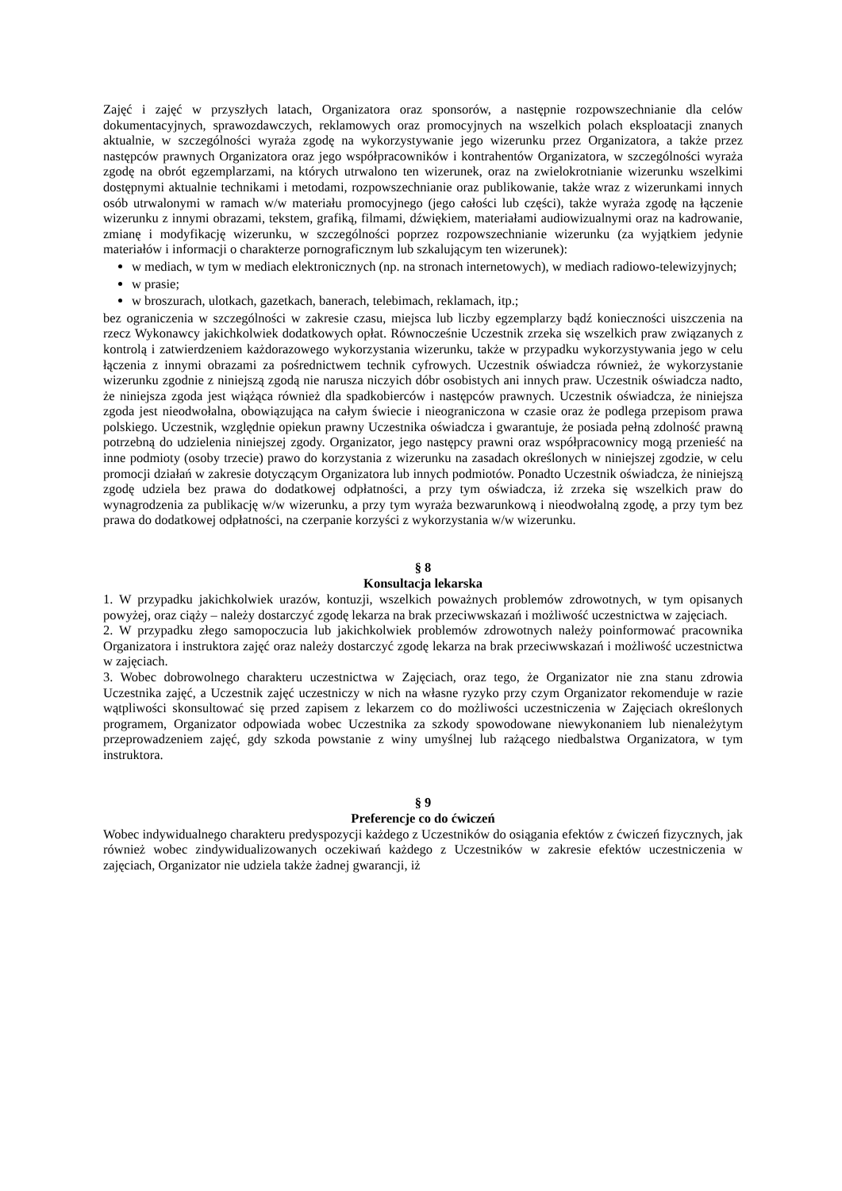Zajęć i zajęć w przyszłych latach, Organizatora oraz sponsorów, a następnie rozpowszechnianie dla celów dokumentacyjnych, sprawozdawczych, reklamowych oraz promocyjnych na wszelkich polach eksploatacji znanych aktualnie, w szczególności wyraża zgodę na wykorzystywanie jego wizerunku przez Organizatora, a także przez następców prawnych Organizatora oraz jego współpracowników i kontrahentów Organizatora, w szczególności wyraża zgodę na obrót egzemplarzami, na których utrwalono ten wizerunek, oraz na zwielokrotnianie wizerunku wszelkimi dostępnymi aktualnie technikami i metodami, rozpowszechnianie oraz publikowanie, także wraz z wizerunkami innych osób utrwalonymi w ramach w/w materiału promocyjnego (jego całości lub części), także wyraża zgodę na łączenie wizerunku z innymi obrazami, tekstem, grafiką, filmami, dźwiękiem, materiałami audiowizualnymi oraz na kadrowanie, zmianę i modyfikację wizerunku, w szczególności poprzez rozpowszechnianie wizerunku (za wyjątkiem jedynie materiałów i informacji o charakterze pornograficznym lub szkalującym ten wizerunek):
w mediach, w tym w mediach elektronicznych (np. na stronach internetowych), w mediach radiowo-telewizyjnych;
w prasie;
w broszurach, ulotkach, gazetkach, banerach, telebimach, reklamach, itp.;
bez ograniczenia w szczególności w zakresie czasu, miejsca lub liczby egzemplarzy bądź konieczności uiszczenia na rzecz Wykonawcy jakichkolwiek dodatkowych opłat. Równocześnie Uczestnik zrzeka się wszelkich praw związanych z kontrolą i zatwierdzeniem każdorazowego wykorzystania wizerunku, także w przypadku wykorzystywania jego w celu łączenia z innymi obrazami za pośrednictwem technik cyfrowych. Uczestnik oświadcza również, że wykorzystanie wizerunku zgodnie z niniejszą zgodą nie narusza niczyich dóbr osobistych ani innych praw. Uczestnik oświadcza nadto, że niniejsza zgoda jest wiążąca również dla spadkobierców i następców prawnych. Uczestnik oświadcza, że niniejsza zgoda jest nieodwołalna, obowiązująca na całym świecie i nieograniczona w czasie oraz że podlega przepisom prawa polskiego. Uczestnik, względnie opiekun prawny Uczestnika oświadcza i gwarantuje, że posiada pełną zdolność prawną potrzebną do udzielenia niniejszej zgody. Organizator, jego następcy prawni oraz współpracownicy mogą przenieść na inne podmioty (osoby trzecie) prawo do korzystania z wizerunku na zasadach określonych w niniejszej zgodzie, w celu promocji działań w zakresie dotyczącym Organizatora lub innych podmiotów. Ponadto Uczestnik oświadcza, że niniejszą zgodę udziela bez prawa do dodatkowej odpłatności, a przy tym oświadcza, iż zrzeka się wszelkich praw do wynagrodzenia za publikację w/w wizerunku, a przy tym wyraża bezwarunkową i nieodwołalną zgodę, a przy tym bez prawa do dodatkowej odpłatności, na czerpanie korzyści z wykorzystania w/w wizerunku.
§ 8
Konsultacja lekarska
1. W przypadku jakichkolwiek urazów, kontuzji, wszelkich poważnych problemów zdrowotnych, w tym opisanych powyżej, oraz ciąży – należy dostarczyć zgodę lekarza na brak przeciwwskazań i możliwość uczestnictwa w zajęciach.
2. W przypadku złego samopoczucia lub jakichkolwiek problemów zdrowotnych należy poinformować pracownika Organizatora i instruktora zajęć oraz należy dostarczyć zgodę lekarza na brak przeciwwskazań i możliwość uczestnictwa w zajęciach.
3. Wobec dobrowolnego charakteru uczestnictwa w Zajęciach, oraz tego, że Organizator nie zna stanu zdrowia Uczestnika zajęć, a Uczestnik zajęć uczestniczy w nich na własne ryzyko przy czym Organizator rekomenduje w razie wątpliwości skonsultować się przed zapisem z lekarzem co do możliwości uczestniczenia w Zajęciach określonych programem, Organizator odpowiada wobec Uczestnika za szkody spowodowane niewykonaniem lub nienależytym przeprowadzeniem zajęć, gdy szkoda powstanie z winy umyślnej lub rażącego niedbalstwa Organizatora, w tym instruktora.
§ 9
Preferencje co do ćwiczeń
Wobec indywidualnego charakteru predyspozycji każdego z Uczestników do osiągania efektów z ćwiczeń fizycznych, jak również wobec zindywidualizowanych oczekiwań każdego z Uczestników w zakresie efektów uczestniczenia w zajęciach, Organizator nie udziela także żadnej gwarancji, iż